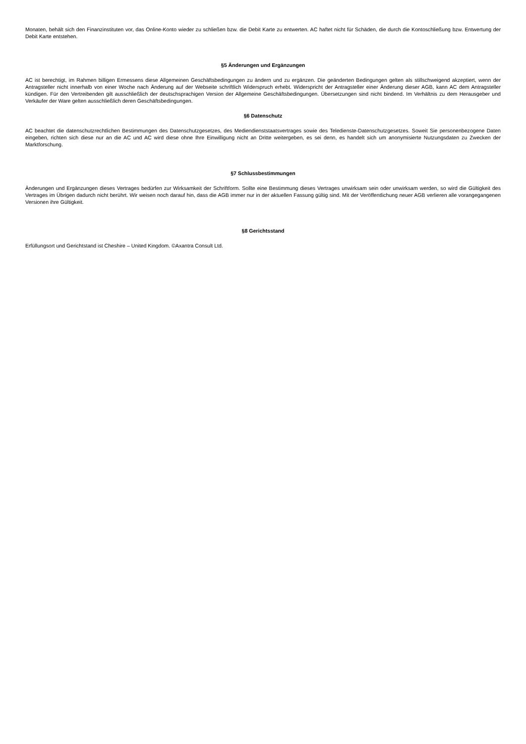Monaten, behält sich den Finanzinstituten vor, das Online-Konto wieder zu schließen bzw. die Debit Karte zu entwerten. AC haftet nicht für Schäden, die durch die Kontoschließung bzw. Entwertung der Debit Karte entstehen.
§5 Änderungen und Ergänzungen
AC ist berechtigt, im Rahmen billigen Ermessens diese Allgemeinen Geschäftsbedingungen zu ändern und zu ergänzen. Die geänderten Bedingungen gelten als stillschweigend akzeptiert, wenn der Antragsteller nicht innerhalb von einer Woche nach Änderung auf der Webseite schriftlich Widerspruch erhebt. Widerspricht der Antragsteller einer Änderung dieser AGB, kann AC dem Antragsteller kündigen. Für den Vertreibenden gilt ausschließlich der deutschsprachigen Version der Allgemeine Geschäftsbedingungen. Übersetzungen sind nicht bindend. Im Verhältnis zu dem Herausgeber und Verkäufer der Ware gelten ausschließlich deren Geschäftsbedingungen.
§6 Datenschutz
AC beachtet die datenschutzrechtlichen Bestimmungen des Datenschutzgesetzes, des Mediendienststaatsvertrages sowie des Teledienste-Datenschutzgesetzes. Soweit Sie personenbezogene Daten eingeben, richten sich diese nur an die AC und AC wird diese ohne Ihre Einwilligung nicht an Dritte weitergeben, es sei denn, es handelt sich um anonymisierte Nutzungsdaten zu Zwecken der Marktforschung.
§7 Schlussbestimmungen
Änderungen und Ergänzungen dieses Vertrages bedürfen zur Wirksamkeit der Schriftform. Sollte eine Bestimmung dieses Vertrages unwirksam sein oder unwirksam werden, so wird die Gültigkeit des Vertrages im Übrigen dadurch nicht berührt. Wir weisen noch darauf hin, dass die AGB immer nur in der aktuellen Fassung gültig sind. Mit der Veröffentlichung neuer AGB verlieren alle vorangegangenen Versionen ihre Gültigkeit.
§8 Gerichtsstand
Erfüllungsort und Gerichtstand ist Cheshire – United Kingdom. ©Axantra Consult Ltd.